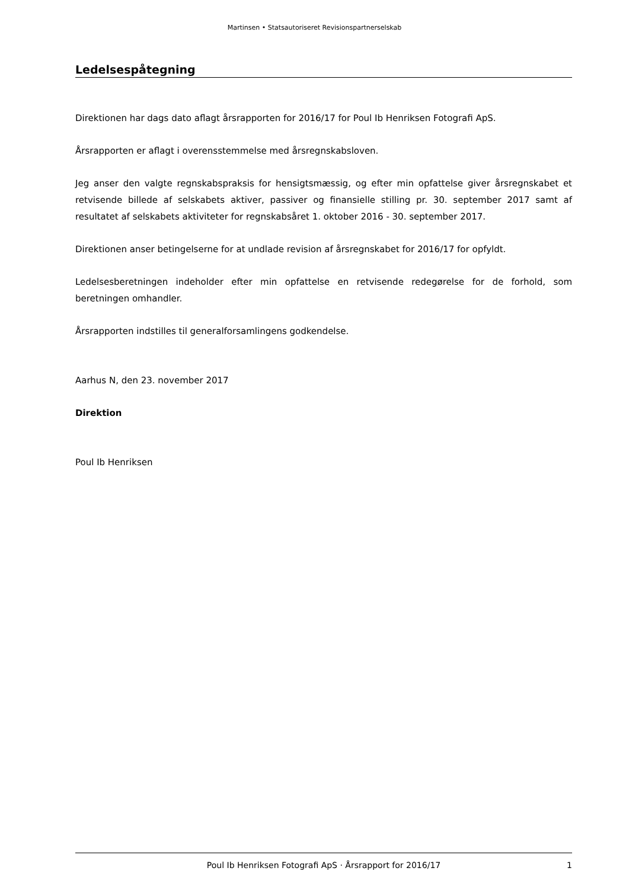Martinsen • Statsautoriseret Revisionspartnerselskab
Ledelsespåtegning
Direktionen har dags dato aflagt årsrapporten for 2016/17 for Poul Ib Henriksen Fotografi ApS.
Årsrapporten er aflagt i overensstemmelse med årsregnskabsloven.
Jeg anser den valgte regnskabspraksis for hensigtsmæssig, og efter min opfattelse giver årsregnskabet et retvisende billede af selskabets aktiver, passiver og finansielle stilling pr. 30. september 2017 samt af resultatet af selskabets aktiviteter for regnskabsåret 1. oktober 2016 - 30. september 2017.
Direktionen anser betingelserne for at undlade revision af årsregnskabet for 2016/17 for opfyldt.
Ledelsesberetningen indeholder efter min opfattelse en retvisende redegørelse for de forhold, som beretningen omhandler.
Årsrapporten indstilles til generalforsamlingens godkendelse.
Aarhus N, den 23. november 2017
Direktion
Poul Ib Henriksen
Poul Ib Henriksen Fotografi ApS · Årsrapport for 2016/17 1